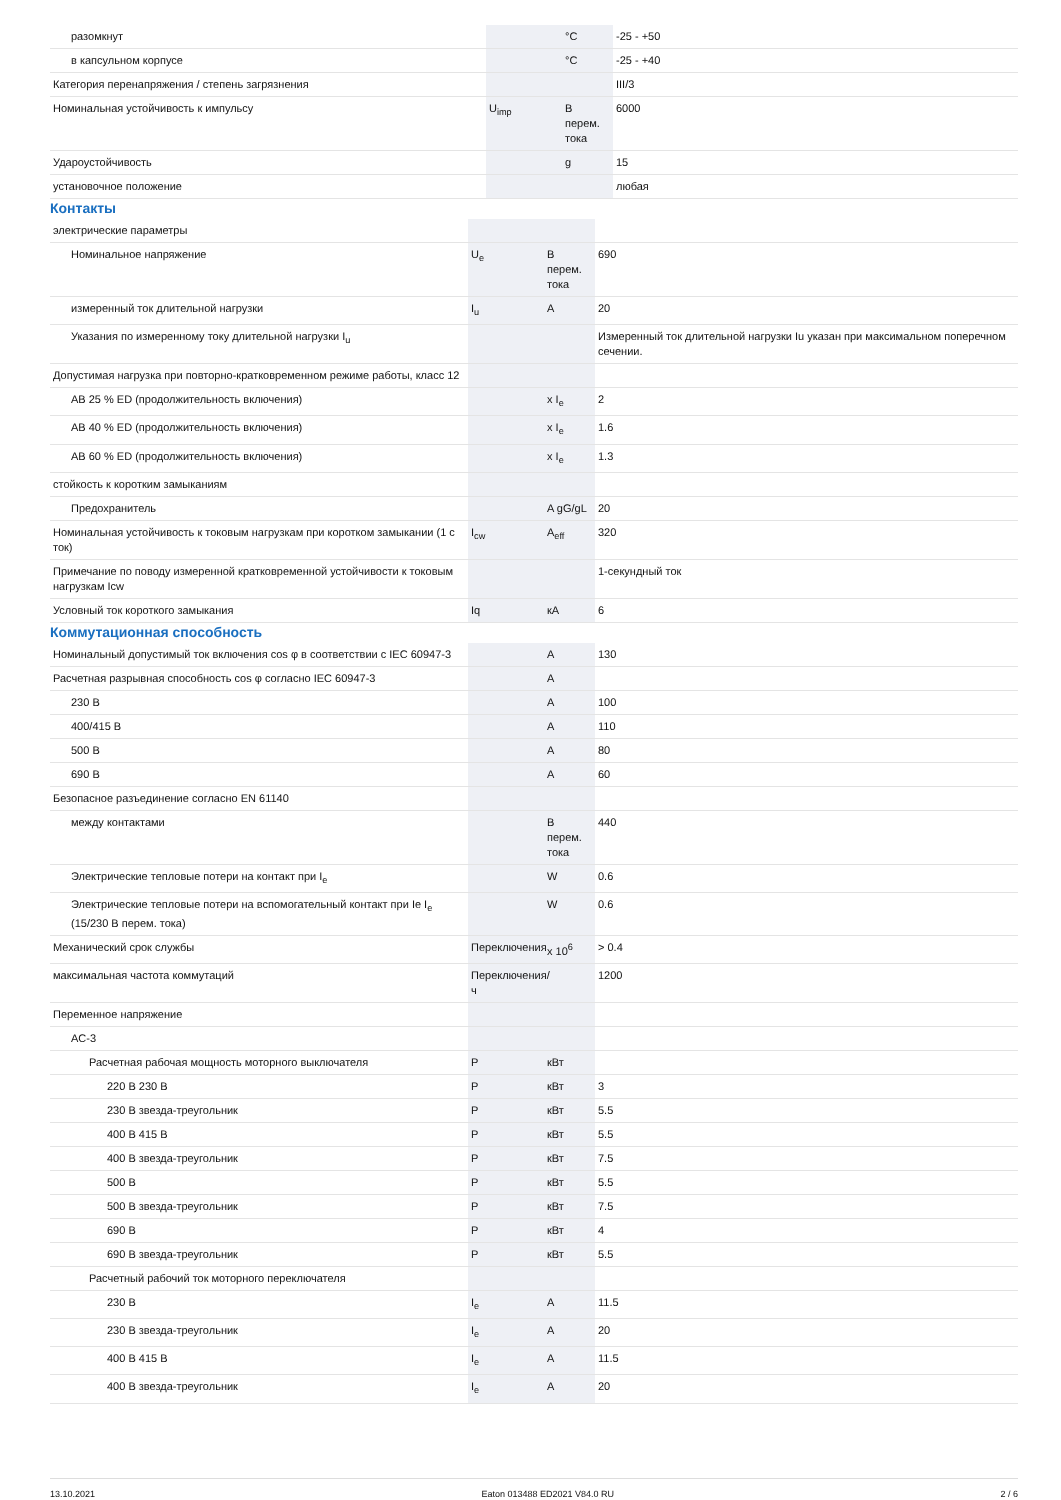| разомкнут | | °C | -25 - +50 |
| в капсульном корпусе | | °C | -25 - +40 |
| Категория перенапряжения / степень загрязнения | | | III/3 |
| Номинальная устойчивость к импульсу | U<sub>imp</sub> | В перем. тока | 6000 |
| Удароустойчивость | | g | 15 |
| установочное положение | | | любая |
Контакты
| электрические параметры | | | |
| Номинальное напряжение | U<sub>e</sub> | В перем. тока | 690 |
| измеренный ток длительной нагрузки | I<sub>u</sub> | A | 20 |
| Указания по измеренному току длительной нагрузки I<sub>u</sub> | | | Измеренный ток длительной нагрузки Iu указан при максимальном поперечном сечении. |
| Допустимая нагрузка при повторно-кратковременном режиме работы, класс 12 | | | |
| AB 25 % ED (продолжительность включения) | | x I<sub>e</sub> | 2 |
| AB 40 % ED (продолжительность включения) | | x I<sub>e</sub> | 1.6 |
| AB 60 % ED (продолжительность включения) | | x I<sub>e</sub> | 1.3 |
| стойкость к коротким замыканиям | | | |
| Предохранитель | | A gG/gL | 20 |
| Номинальная устойчивость к токовым нагрузкам при коротком замыкании (1 с ток) | I<sub>cw</sub> | A<sub>eff</sub> | 320 |
| Примечание по поводу измеренной кратковременной устойчивости к токовым нагрузкам Icw | | | 1-секундный ток |
| Условный ток короткого замыкания | Iq | кА | 6 |
Коммутационная способность
| Номинальный допустимый ток включения cos φ в соответствии с IEC 60947-3 | | A | 130 |
| Расчетная разрывная способность cos φ согласно IEC 60947-3 | | A | |
| 230 В | | A | 100 |
| 400/415 В | | A | 110 |
| 500 В | | A | 80 |
| 690 В | | A | 60 |
| Безопасное разъединение согласно EN 61140 | | | |
| между контактами | | В перем. тока | 440 |
| Электрические тепловые потери на контакт при I<sub>e</sub> | | W | 0.6 |
| Электрические тепловые потери на вспомогательный контакт при Ie I<sub>e</sub> (15/230 В перем. тока) | | W | 0.6 |
| Механический срок службы | Переключения | x 10<sup>6</sup> | > 0.4 |
| максимальная частота коммутаций | Переключения/ч | | 1200 |
| Переменное напряжение | | | |
| AC-3 | | | |
| Расчетная рабочая мощность моторного выключателя | P | кВт | |
| 220 В 230 В | P | кВт | 3 |
| 230 В звезда-треугольник | P | кВт | 5.5 |
| 400 В 415 В | P | кВт | 5.5 |
| 400 В звезда-треугольник | P | кВт | 7.5 |
| 500 В | P | кВт | 5.5 |
| 500 В звезда-треугольник | P | кВт | 7.5 |
| 690 В | P | кВт | 4 |
| 690 В звезда-треугольник | P | кВт | 5.5 |
| Расчетный рабочий ток моторного переключателя | | | |
| 230 В | I<sub>e</sub> | A | 11.5 |
| 230 В звезда-треугольник | I<sub>e</sub> | A | 20 |
| 400 В 415 В | I<sub>e</sub> | A | 11.5 |
| 400 В звезда-треугольник | I<sub>e</sub> | A | 20 |
13.10.2021 Eaton 013488 ED2021 V84.0 RU 2 / 6